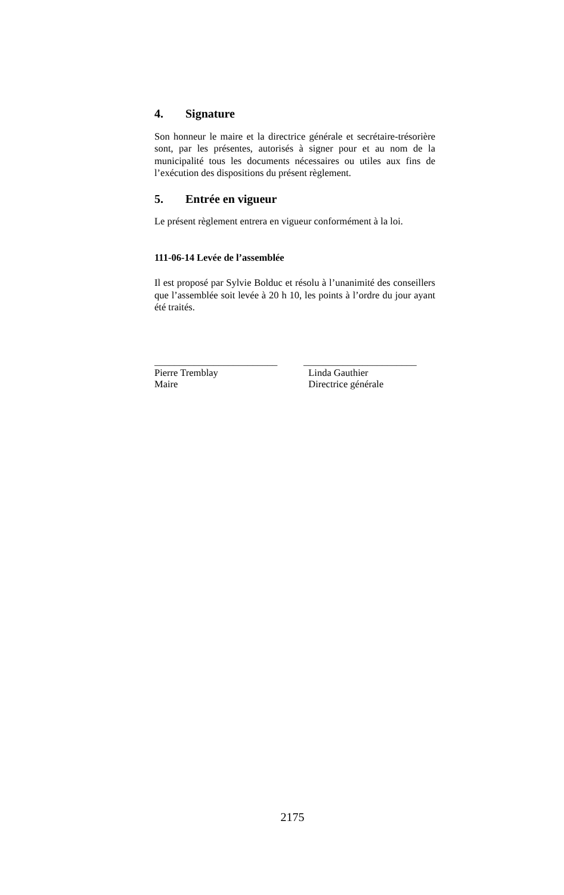4. Signature
Son honneur le maire et la directrice générale et secrétaire-trésorière sont, par les présentes, autorisés à signer pour et au nom de la municipalité tous les documents nécessaires ou utiles aux fins de l’exécution des dispositions du présent règlement.
5. Entrée en vigueur
Le présent règlement entrera en vigueur conformément à la loi.
111-06-14 Levée de l’assemblée
Il est proposé par Sylvie Bolduc et résolu à l’unanimité des conseillers que l’assemblée soit levée à 20 h 10, les points à l’ordre du jour ayant été traités.
_________________________
Pierre Tremblay
Maire
_______________________
Linda Gauthier
Directrice générale
2175